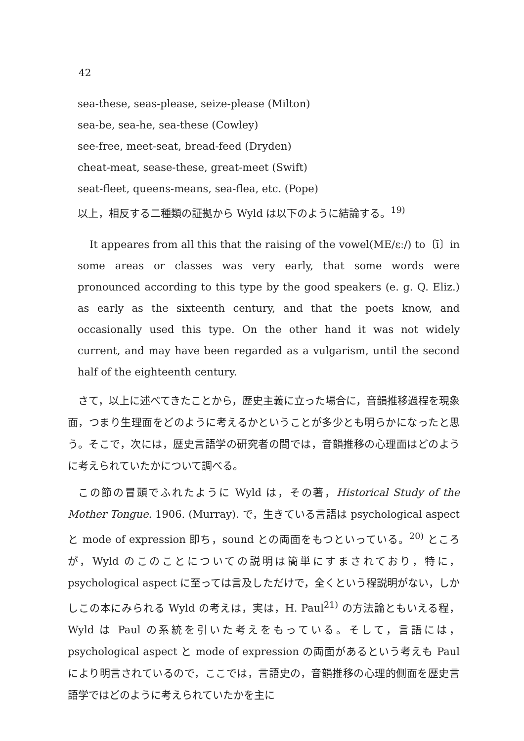42
sea-these, seas-please, seize-please (Milton)
sea-be, sea-he, sea-these (Cowley)
see-free, meet-seat, bread-feed (Dryden)
cheat-meat, sease-these, great-meet (Swift)
seat-fleet, queens-means, sea-flea, etc. (Pope)
以上，相反する二種類の証拠から Wyld は以下のように結論する。<sup>19)</sup>
It appeares from all this that the raising of the vowel(ME/ɛː/) to〔ī〕in some areas or classes was very early, that some words were pronounced according to this type by the good speakers (e. g. Q. Eliz.) as early as the sixteenth century, and that the poets know, and occasionally used this type. On the other hand it was not widely current, and may have been regarded as a vulgarism, until the second half of the eighteenth century.
さて，以上に述べてきたことから，歴史主義に立った場合に，音韻推移過程を現象面，つまり生理面をどのように考えるかということが多少とも明らかになったと思う。そこで，次には，歴史言語学の研究者の間では，音韻推移の心理面はどのように考えられていたかについて調べる。
この節の冒頭でふれたように Wyld は，その著，Historical Study of the Mother Tongue. 1906. (Murray). で，生きている言語は psychological aspect と mode of expression 即ち，sound との両面をもつといっている。<sup>20)</sup> ところが，Wyld のこのことについての説明は簡単にすまされており，特に，psychological aspect に至っては言及しただけで，全くという程説明がない，しかしこの本にみられる Wyld の考えは，実は，H. Paul<sup>21)</sup> の方法論ともいえる程，Wyld は Paul の系統を引いた考えをもっている。そして，言語には，psychological aspect と mode of expression の両面があるという考えも Paul により明言されているので，ここでは，言語史の，音韻推移の心理的側面を歴史言語学ではどのように考えられていたかを主に